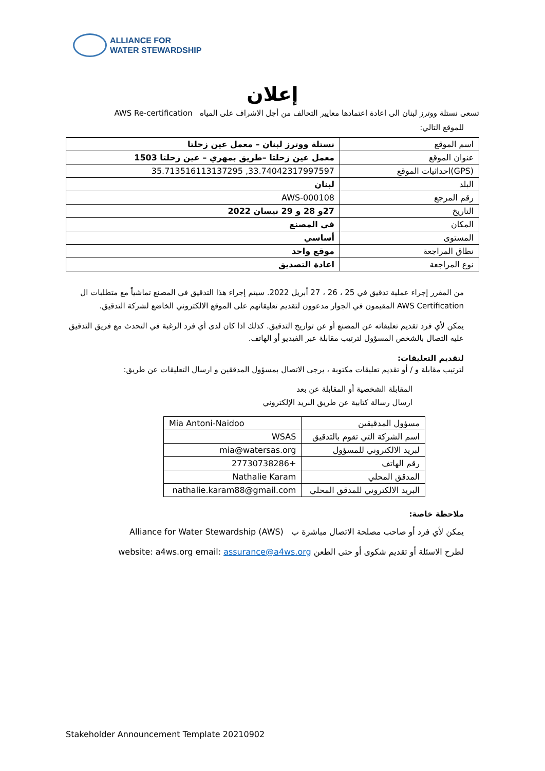ALLIANCE FOR
WATER STEWARDSHIP
إعلان
تسعى نستلة ووترز لبنان الى اعادة اعتمادها معايير التحالف من أجل الاشراف على المياه AWS Re-certification
للموقع التالي:
| اسم الموقع | نستلة ووترز لبنان – معمل عين زحلتا |
| عنوان الموقع | معمل عين زحلتا –طريق بمهري – عين زحلتا 1503 |
| (GPS)احداثيات الموقع | 33.74042317997597, 35.713516113137295 |
| البلد | لبنان |
| رقم المرجع | AWS-000108 |
| التاريخ | 27و 28 و 29 نيسان 2022 |
| المكان | في المصنع |
| المستوى | أساسي |
| نطاق المراجعة | موقع واحد |
| نوع المراجعة | اعادة التصديق |
من المقرر إجراء عملية تدقيق في 25 ، 26 ، 27 أبريل 2022. سيتم إجراء هذا التدقيق في المصنع تماشياً مع متطلبات ال AWS Certification المقيمون في الجوار مدعوون لتقديم تعليقاتهم على الموقع الالكتروني الخاضع لشركة التدقيق.
يمكن لأي فرد تقديم تعليقاته عن المصنع أو عن تواريخ التدقيق. كذلك اذا كان لدى أي فرد الرغبة في التحدث مع فريق التدقيق عليه التصال بالشخص المسؤول لترتيب مقابلة عبر الفيديو أو الهاتف.
لتقديم التعليقات:
لترتيب مقابلة و / أو تقديم تعليقات مكتوبة ، يرجى الاتصال بمسؤول المدققين و ارسال التعليقات عن طريق:
المقابلة الشخصية أو المقابلة عن بعد
ارسال رسالة كتابية عن طريق البريد الإلكتروني
| مسؤول المدقيقين | Mia Antoni-Naidoo |
| اسم الشركة التي تقوم بالتدقيق | WSAS |
| لبريد الالكتروني للمسؤول | mia@watersas.org |
| رقم الهاتف | +27730738286 |
| المدقق المحلي | Nathalie Karam |
| البريد الالكتروني للمدقق المحلي | nathalie.karam88@gmail.com |
ملاحظة خاصة:
يمكن لأي فرد أو صاحب مصلحة الاتصال مباشرة ب Alliance for Water Stewardship (AWS)
لطرح الاسئلة أو تقديم شكوى أو حتى الطعن website: a4ws.org email: assurance@a4ws.org
Stakeholder Announcement Template 20210902